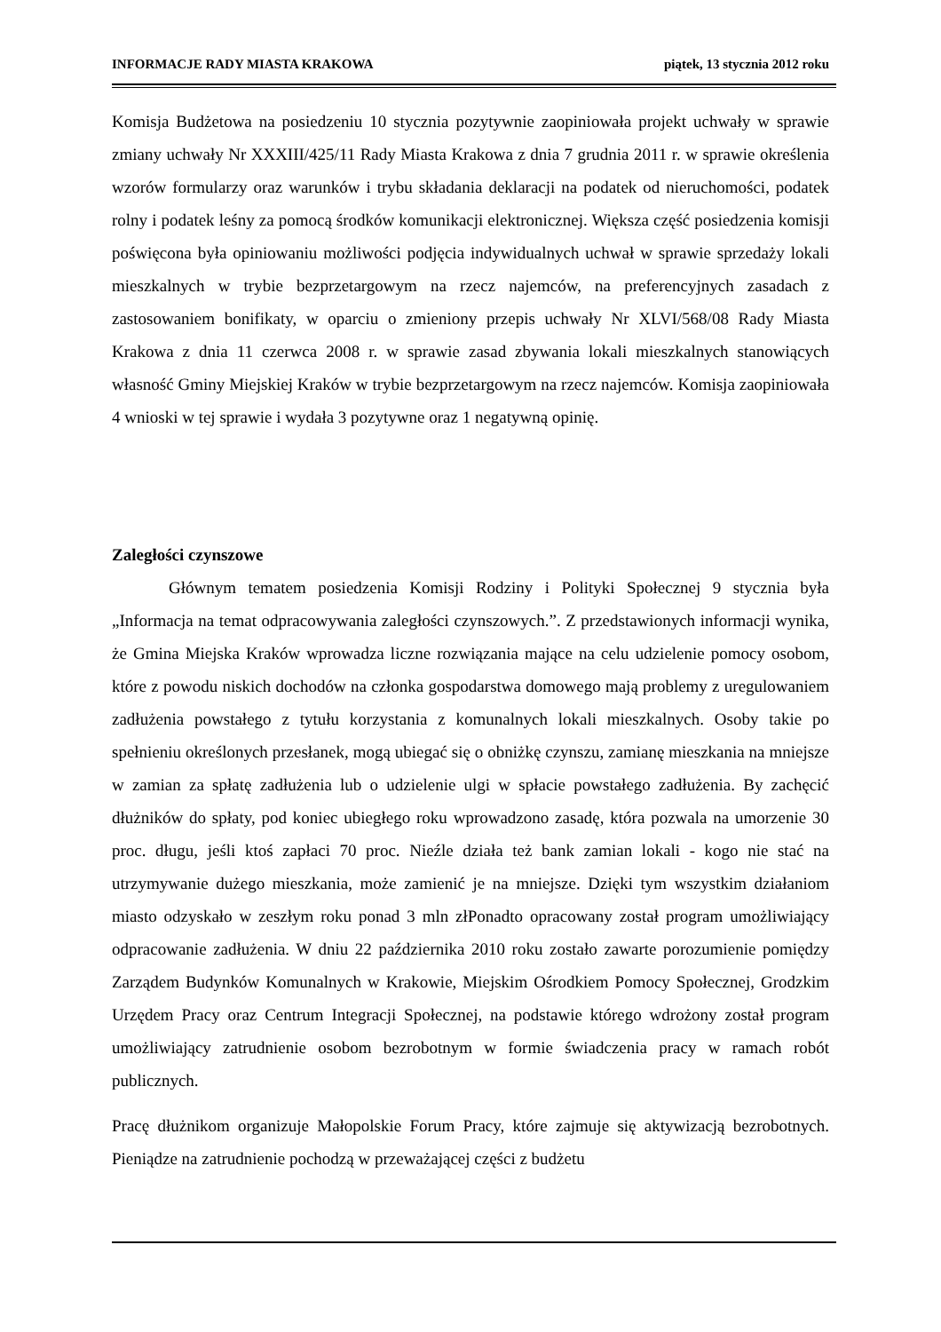INFORMACJE RADY MIASTA KRAKOWA piątek, 13 stycznia 2012 roku
Komisja Budżetowa na posiedzeniu 10 stycznia pozytywnie zaopiniowała projekt uchwały w sprawie zmiany uchwały Nr XXXIII/425/11 Rady Miasta Krakowa z dnia 7 grudnia 2011 r. w sprawie określenia wzorów formularzy oraz warunków i trybu składania deklaracji na podatek od nieruchomości, podatek rolny i podatek leśny za pomocą środków komunikacji elektronicznej. Większa część posiedzenia komisji poświęcona była opiniowaniu możliwości podjęcia indywidualnych uchwał w sprawie sprzedaży lokali mieszkalnych w trybie bezprzetargowym na rzecz najemców, na preferencyjnych zasadach z zastosowaniem bonifikaty, w oparciu o zmieniony przepis uchwały Nr XLVI/568/08 Rady Miasta Krakowa z dnia 11 czerwca 2008 r. w sprawie zasad zbywania lokali mieszkalnych stanowiących własność Gminy Miejskiej Kraków w trybie bezprzetargowym na rzecz najemców. Komisja zaopiniowała 4 wnioski w tej sprawie i wydała 3 pozytywne oraz 1 negatywną opinię.
Zaległości czynszowe
Głównym tematem posiedzenia Komisji Rodziny i Polityki Społecznej 9 stycznia była „Informacja na temat odpracowywania zaległości czynszowych.”. Z przedstawionych informacji wynika, że Gmina Miejska Kraków wprowadza liczne rozwiązania mające na celu udzielenie pomocy osobom, które z powodu niskich dochodów na członka gospodarstwa domowego mają problemy z uregulowaniem zadłużenia powstałego z tytułu korzystania z komunalnych lokali mieszkalnych. Osoby takie po spełnieniu określonych przesłanek, mogą ubiegać się o obniżkę czynszu, zamianę mieszkania na mniejsze w zamian za spłatę zadłużenia lub o udzielenie ulgi w spłacie powstałego zadłużenia. By zachęcić dłużników do spłaty, pod koniec ubiegłego roku wprowadzono zasadę, która pozwala na umorzenie 30 proc. długu, jeśli ktoś zapłaci 70 proc. Nieźle działa też bank zamian lokali - kogo nie stać na utrzymywanie dużego mieszkania, może zamienić je na mniejsze. Dzięki tym wszystkim działaniom miasto odzyskało w zeszłym roku ponad 3 mln złPonadto opracowany został program umożliwiający odpracowanie zadłużenia. W dniu 22 października 2010 roku zostało zawarte porozumienie pomiędzy Zarządem Budynków Komunalnych w Krakowie, Miejskim Ośrodkiem Pomocy Społecznej, Grodzkim Urzędem Pracy oraz Centrum Integracji Społecznej, na podstawie którego wdrożony został program umożliwiający zatrudnienie osobom bezrobotnym w formie świadczenia pracy w ramach robót publicznych.
Pracę dłużnikom organizuje Małopolskie Forum Pracy, które zajmuje się aktywizacją bezrobotnych. Pieniądze na zatrudnienie pochodzą w przeważającej części z budżetu